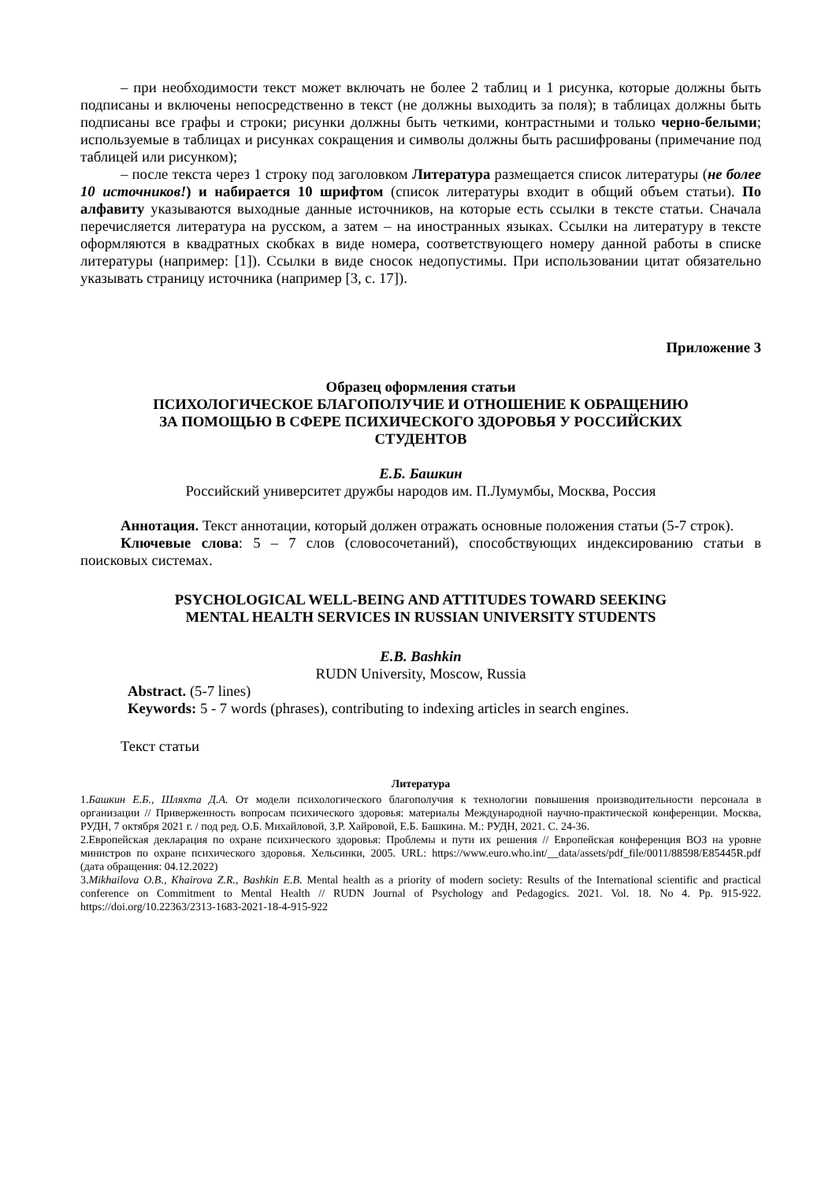– при необходимости текст может включать не более 2 таблиц и 1 рисунка, которые должны быть подписаны и включены непосредственно в текст (не должны выходить за поля); в таблицах должны быть подписаны все графы и строки; рисунки должны быть четкими, контрастными и только черно-белыми; используемые в таблицах и рисунках сокращения и символы должны быть расшифрованы (примечание под таблицей или рисунком);
– после текста через 1 строку под заголовком Литература размещается список литературы (не более 10 источников!) и набирается 10 шрифтом (список литературы входит в общий объем статьи). По алфавиту указываются выходные данные источников, на которые есть ссылки в тексте статьи. Сначала перечисляется литература на русском, а затем – на иностранных языках. Ссылки на литературу в тексте оформляются в квадратных скобках в виде номера, соответствующего номеру данной работы в списке литературы (например: [1]). Ссылки в виде сносок недопустимы. При использовании цитат обязательно указывать страницу источника (например [3, с. 17]).
Приложение 3
Образец оформления статьи
ПСИХОЛОГИЧЕСКОЕ БЛАГОПОЛУЧИЕ И ОТНОШЕНИЕ К ОБРАЩЕНИЮ
ЗА ПОМОЩЬЮ В СФЕРЕ ПСИХИЧЕСКОГО ЗДОРОВЬЯ У РОССИЙСКИХ
СТУДЕНТОВ
Е.Б. Башкин
Российский университет дружбы народов им. П.Лумумбы, Москва, Россия
Аннотация. Текст аннотации, который должен отражать основные положения статьи (5-7 строк).
Ключевые слова: 5 – 7 слов (словосочетаний), способствующих индексированию статьи в поисковых системах.
PSYCHOLOGICAL WELL-BEING AND ATTITUDES TOWARD SEEKING
MENTAL HEALTH SERVICES IN RUSSIAN UNIVERSITY STUDENTS
E.B. Bashkin
RUDN University, Moscow, Russia
Abstract. (5-7 lines)
Keywords: 5 - 7 words (phrases), contributing to indexing articles in search engines.
Текст статьи
Литература
1.Башкин Е.Б., Шляхта Д.А. От модели психологического благополучия к технологии повышения производительности персонала в организации // Приверженность вопросам психического здоровья: материалы Международной научно-практической конференции. Москва, РУДН, 7 октября 2021 г. / под ред. О.Б. Михайловой, З.Р. Хайровой, Е.Б. Башкина. М.: РУДН, 2021. С. 24-36.
2.Европейская декларация по охране психического здоровья: Проблемы и пути их решения // Европейская конференция ВОЗ на уровне министров по охране психического здоровья. Хельсинки, 2005. URL: https://www.euro.who.int/__data/assets/pdf_file/0011/88598/E85445R.pdf (дата обращения: 04.12.2022)
3.Mikhailova O.B., Khairova Z.R., Bashkin E.B. Mental health as a priority of modern society: Results of the International scientific and practical conference on Commitment to Mental Health // RUDN Journal of Psychology and Pedagogics. 2021. Vol. 18. No 4. Pp. 915-922. https://doi.org/10.22363/2313-1683-2021-18-4-915-922